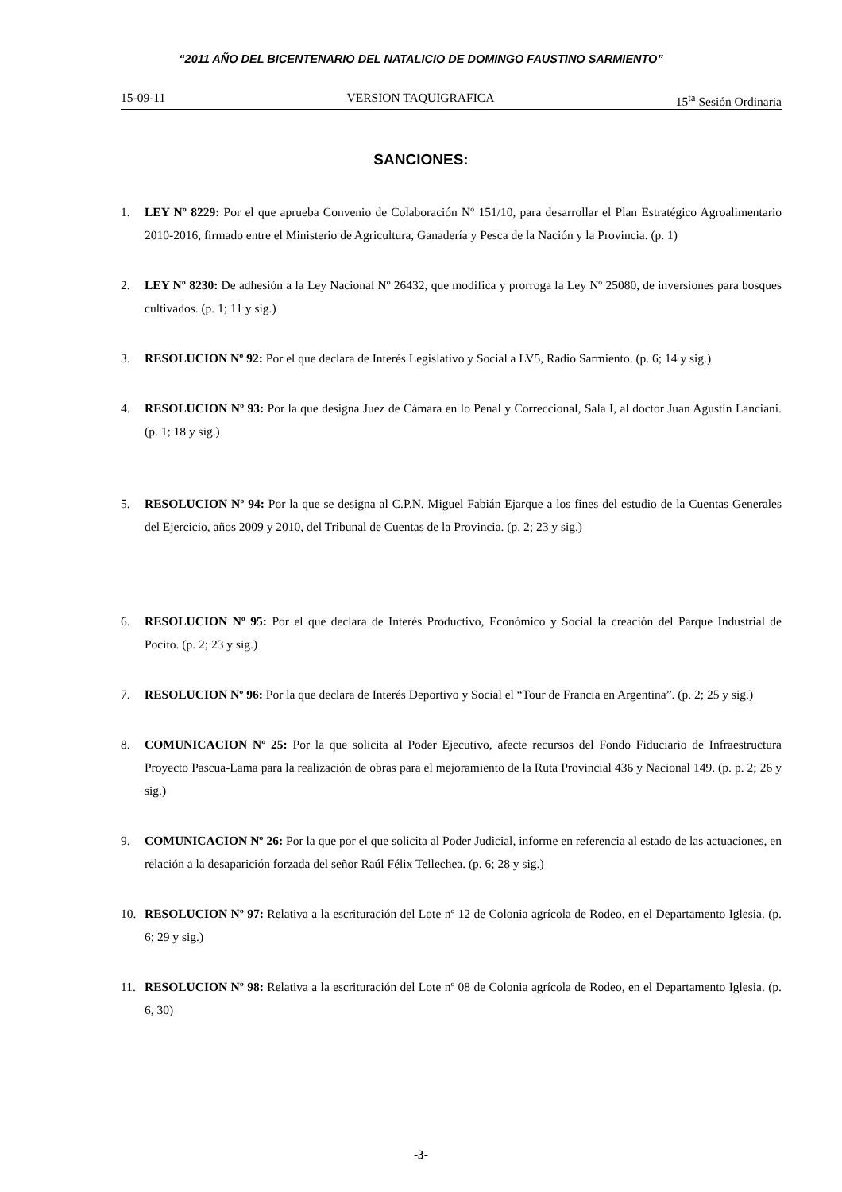“2011 AÑO DEL BICENTENARIO DEL NATALICIO DE DOMINGO FAUSTINO SARMIENTO”
15-09-11 VERSION TAQUIGRAFICA 15<sup>ta</sup> Sesión Ordinaria
SANCIONES:
1. LEY Nº 8229: Por el que aprueba Convenio de Colaboración Nº 151/10, para desarrollar el Plan Estratégico Agroalimentario 2010-2016, firmado entre el Ministerio de Agricultura, Ganadería y Pesca de la Nación y la Provincia. (p. 1)
2. LEY Nº 8230: De adhesión a la Ley Nacional Nº 26432, que modifica y prorroga la Ley Nº 25080, de inversiones para bosques cultivados. (p. 1; 11 y sig.)
3. RESOLUCION Nº 92: Por el que declara de Interés Legislativo y Social a LV5, Radio Sarmiento. (p. 6; 14 y sig.)
4. RESOLUCION Nº 93: Por la que designa Juez de Cámara en lo Penal y Correccional, Sala I, al doctor Juan Agustín Lanciani. (p. 1; 18 y sig.)
5. RESOLUCION Nº 94: Por la que se designa al C.P.N. Miguel Fabián Ejarque a los fines del estudio de la Cuentas Generales del Ejercicio, años 2009 y 2010, del Tribunal de Cuentas de la Provincia. (p. 2; 23 y sig.)
6. RESOLUCION Nº 95: Por el que declara de Interés Productivo, Económico y Social la creación del Parque Industrial de Pocito. (p. 2; 23 y sig.)
7. RESOLUCION Nº 96: Por la que declara de Interés Deportivo y Social el “Tour de Francia en Argentina”. (p. 2; 25 y sig.)
8. COMUNICACION Nº 25: Por la que solicita al Poder Ejecutivo, afecte recursos del Fondo Fiduciario de Infraestructura Proyecto Pascua-Lama para la realización de obras para el mejoramiento de la Ruta Provincial 436 y Nacional 149. (p. p. 2; 26 y sig.)
9. COMUNICACION Nº 26: Por la que por el que solicita al Poder Judicial, informe en referencia al estado de las actuaciones, en relación a la desaparición forzada del señor Raúl Félix Tellechea. (p. 6; 28 y sig.)
10. RESOLUCION Nº 97: Relativa a la escrituración del Lote nº 12 de Colonia agrícola de Rodeo, en el Departamento Iglesia. (p. 6; 29 y sig.)
11. RESOLUCION Nº 98: Relativa a la escrituración del Lote nº 08 de Colonia agrícola de Rodeo, en el Departamento Iglesia. (p. 6, 30)
-3-